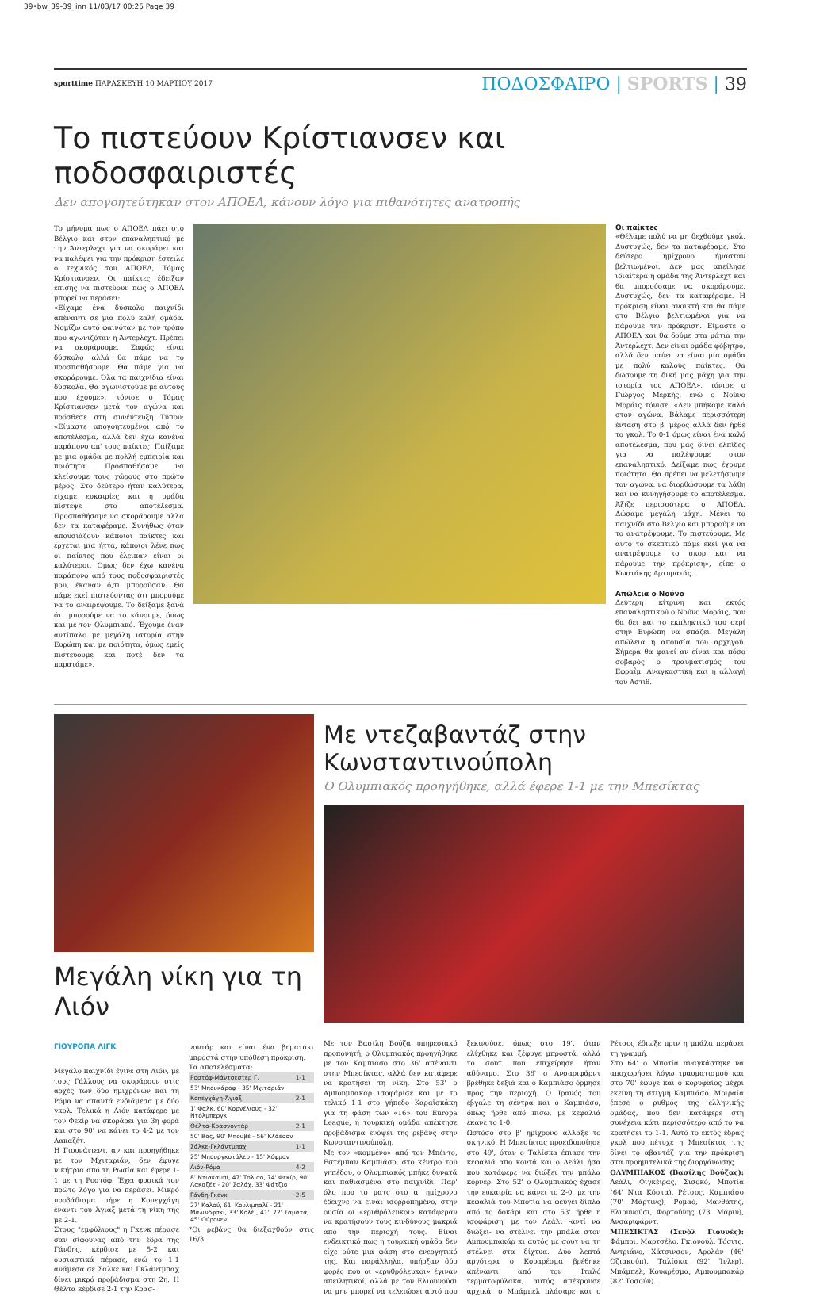39•bw_39-39_inn 11/03/17 00:25 Page 39
sporttime ΠΑΡΑΣΚΕΥΗ 10 ΜΑΡΤΙΟΥ 2017
ΠΟΔΟΣΦΑΙΡΟ | SPORTS | 39
Το πιστεύουν Κρίστιανσεν και ποδοσφαιριστές
Δεν απογοητεύτηκαν στον ΑΠΟΕΛ, κάνουν λόγο για πιθανότητες ανατροπής
Το μήνυμα πως ο ΑΠΟΕΛ πάει στο Βέλγιο και στον επαναληπτικό με την Άντερλεχτ για να σκοράρει και να παλέψει για την πρόκριση έστειλε ο τεχνικός του ΑΠΟΕΛ, Τόμας Κρίστιανσεν. Οι παίκτες έδειξαν επίσης να πιστεύουν πως ο ΑΠΟΕΛ μπορεί να περάσει:
«Είχαμε ένα δύσκολο παιχνίδι απέναντι σε μια πολύ καλή ομάδα. Νομίζω αυτό φαινόταν με τον τρόπο που αγωνιζόταν η Άντερλεχτ. Πρέπει να σκοράρουμε. Σαφώς είναι δύσκολο αλλά θα πάμε να το προσπαθήσουμε. Θα πάμε για να σκοράρουμε. Όλα τα παιχνίδια είναι δύσκολα. Θα αγωνιστούμε με αυτούς που έχουμε», τόνισε ο Τόμας Κρίστιανσεν μετά τον αγώνα και πρόσθεσε στη συνέντευξη Τύπου: «Είμαστε απογοητευμένοι από το αποτέλεσμα, αλλά δεν έχω κανένα παράπονο απ' τους παίκτες. Παίξαμε με μια ομάδα με πολλή εμπειρία και ποιότητα. Προσπαθήσαμε να κλείσουμε τους χώρους στο πρώτο μέρος. Στο δεύτερο ήταν καλύτερα, είχαμε ευκαιρίες και η ομάδα πίστεψε στο αποτέλεσμα. Προσπαθήσαμε να σκοράρουμε αλλά δεν τα καταφέραμε. Συνήθως όταν απουσιάζουν κάποιοι παίκτες και έρχεται μια ήττα, κάποιοι λένε πως οι παίκτες που έλειπαν είναι οι καλύτεροι. Όμως δεν έχω κανένα παράπονο από τους ποδοσφαιριστές μου, έκαναν ό,τι μπορούσαν. Θα πάμε εκεί πιστεύοντας ότι μπορούμε να το αναιρέψουμε. Το δείξαμε ξανά ότι μπορούμε να το κάνουμε, όπως και με τον Ολυμπιακό. Έχουμε έναν αντίπαλο με μεγάλη ιστορία στην Ευρώπη και με ποιότητα, όμως εμείς πιστεύουμε και ποτέ δεν τα παρατάμε».
Οι παίκτες
«Θέλαμε πολύ να μη δεχθούμε γκολ. Δυστυχώς, δεν τα καταφέραμε. Στο δεύτερο ημίχρονο ήμασταν βελτιωμένοι. Δεν μας απείλησε ιδιαίτερα η ομάδα της Άντερλεχτ και θα μπορούσαμε να σκοράρουμε. Δυστυχώς, δεν τα καταφέραμε. Η πρόκριση είναι ανοικτή και θα πάμε στο Βέλγιο βελτιωμένοι για να πάρουμε την πρόκριση. Είμαστε ο ΑΠΟΕΛ και θα δούμε στα μάτια την Άντερλεχτ. Δεν είναι ομάδα φόβητρο, αλλά δεν παύει να είναι μια ομάδα με πολύ καλούς παίκτες. Θα δώσουμε τη δική μας μάχη για την ιστορία του ΑΠΟΕΛ», τόνισε ο Γιώργος Μερκής, ενώ ο Νούνο Μοράις τόνισε: «Δεν μπήκαμε καλά στον αγώνα. Βάλαμε περισσότερη ένταση στο β' μέρος αλλά δεν ήρθε το γκολ. Το 0-1 όμως είναι ένα καλό αποτέλεσμα, που μας δίνει ελπίδες για να παλέψουμε στον επαναληπτικό. Δείξαμε πως έχουμε ποιότητα. Θα πρέπει να μελετήσουμε τον αγώνα, να διορθώσουμε τα λάθη και να κυνηγήσουμε το αποτέλεσμα. Άξιζε περισσότερα ο ΑΠΟΕΛ. Δώσαμε μεγάλη μάχη. Μένει το παιχνίδι στο Βέλγιο και μπορούμε να το ανατρέψουμε. Το πιστεύουμε. Με αυτό το σκεπτικό πάμε εκεί για να ανατρέψουμε το σκορ και να πάρουμε την πρόκριση», είπε ο Κωστάκης Αρτυματάς.
Απώλεια ο Νούνο
Δεύτερη κίτρινη και εκτός επαναληπτικού ο Νούνο Μοράις, που θα δει και το εκπληκτικό του σερί στην Ευρώπη να σπάζει. Μεγάλη απώλεια η απουσία του αρχηγού. Σήμερα θα φανεί αν είναι και πόσο σοβαρός ο τραυματισμός του Εφραΐμ. Αναγκαστική και η αλλαγή του Αστιθ.
Μεγάλη νίκη για τη Λιόν
ΓΙΟΥΡΟΠΑ ΛΙΓΚ
Μεγάλο παιχνίδι έγινε στη Λιόν, με τους Γάλλους να σκοράρουν στις αρχές των δύο ημιχρόνων και τη Ρόμα να απαντά ενδιάμεσα με δύο γκολ. Τελικά η Λιόν κατάφερε με τον Φεκίρ να σκοράρει για 3η φορά και στο 90' να κάνει το 4-2 με τον Λακαζέτ.
Η Γιουνάιτεντ, αν και προηγήθηκε με τον Μχιταριάν, δεν έφυγε νικήτρια από τη Ρωσία και έφερε 1-1 με τη Ροστόφ. Έχει φυσικά τον πρώτο λόγο για να περάσει. Μικρό προβάδισμα πήρε η Κοπεγχάγη έναντι του Άγιαξ μετά τη νίκη της με 2-1.
Στους "εμφύλιους" η Γκενκ πέρασε σαν σίφουνας από την έδρα της Γάνδης, κέρδισε με 5-2 και ουσιαστικά πέρασε, ενώ το 1-1 ανάμεσα σε Σάλκε και Γκλάντμπαχ δίνει μικρό προβάδισμα στη 2η. Η Θέλτα κέρδισε 2-1 την Κρασ-
νοντάρ και είναι ένα βηματάκι μπροστά στην υπόθεση πρόκριση.
Τα αποτελέσματα:
| Ροστόφ-Μάντσεστερ Γ. | 1-1 |
| 53' Μπουκάροφ - 35' Μχιταριάν | |
| Κοπεγχάγη-Άγιαξ | 2-1 |
| 1' Φαλκ, 60' Κορνέλιους - 32' Ντόλμπεργκ | |
| Θέλτα-Κρασνοντάρ | 2-1 |
| 50' Βας, 90' Μπουβέ - 56' Κλάεσον | |
| Σάλκε-Γκλάντμπαχ | 1-1 |
| 25' Μπουργκστάλερ - 15' Χόφμαν | |
| Λιόν-Ρόμα | 4-2 |
| 8' Ντιακαμπί, 47' Τολισό, 74' Φεκίρ, 90' Λακαζέτ - 20' Σαλάχ, 33' Φάτζιο | |
| Γάνδη-Γκενκ | 2-5 |
| 27' Καλού, 61' Κουλιμπαλί - 21' Μαλινόφσκι, 33' Κολέι, 41', 72' Σαματά, 45' Ούρονεν | |
*Οι ρεβάνς θα διεξαχθούν στις 16/3.
Με ντεζαβαντάζ στην Κωνσταντινούπολη
Ο Ολυμπιακός προηγήθηκε, αλλά έφερε 1-1 με την Μπεσίκτας
Με τον Βασίλη Βούζα υπηρεσιακό προπονητή, ο Ολυμπιακός προηγήθηκε με τον Καμπιάσο στο 36' απέναντι στην Μπεσίκτας, αλλά δεν κατάφερε να κρατήσει τη νίκη. Στο 53' ο Αμπουμπακάρ ισοφάρισε και με το τελικό 1-1 στο γήπεδο Καραϊσκάκη για τη φάση των «16» του Europa League, η τουρκική ομάδα απέκτησε προβάδισμα ενόψει της ρεβάνς στην Κωνσταντινούπολη.
Με τον «κομμένο» από τον Μπέντο, Εστέμπαν Καμπιάσο, στο κέντρο του γηπέδου, ο Ολυμπιακός μπήκε δυνατά και παθιασμένα στο παιχνίδι. Παρ' όλο που το ματς στο α' ημίχρονο έδειχνε να είναι ισορροπημένο, στην ουσία οι «ερυθρόλευκοι» κατάφεραν να κρατήσουν τους κινδύνους μακριά από την περιοχή τους. Είναι ενδεικτικό πως η τουρκική ομάδα δεν είχε ούτε μια φάση στο ενεργητικό της. Και παράλληλα, υπήρξαν δύο φορές που οι «ερυθρόλευκοι» έγιναν απειλητικοί, αλλά με τον Ελιουνούσι να μην μπορεί να τελειώσει αυτό που ξεκινούσε, όπως στο 19', όταν ελίχθηκε και ξέφυγε μπροστά, αλλά το σουτ που επιχείρησε ήταν αδύναμο. Στο 36' ο Ανσαριφάρντ βρέθηκε δεξιά και ο Καμπιάσο όρμησε προς την περιοχή. Ο Ιρανός του έβγαλε τη σέντρα και ο Καμπιάσο, όπως ήρθε από πίσω, με κεφαλιά έκανε το 1-0.
Ωστόσο στο β' ημίχρονο άλλαξε το σκηνικό. Η Μπεσίκτας προειδοποίησε στο 49', όταν ο Ταλίσκα έπιασε την κεφαλιά από κοντά και ο Λεάλι ήσα που κατάφερε να διώξει την μπάλα κόρνερ. Στο 52' ο Ολυμπιακός έχασε την ευκαιρία να κάνει το 2-0, με την κεφαλιά του Μποτία να φεύγει δίπλα από το δοκάρι και στο 53' ήρθε η ισοφάριση, με τον Λεάλι -αντί να διώξει- να στέλνει την μπάλα στον Αμπουμπακάρ κι αυτός με σουτ να τη στέλνει στα δίχτυα. Δύο λεπτά αργότερα ο Κουαρέσμα βρέθηκε απέναντι από τον Ιταλό τερματοφύλακα, αυτός απέκρουσε αρχικά, ο Μπάμπελ πλάσαρε και ο Ρέτσος έδιωξε πριν η μπάλα περάσει τη γραμμή.
Στο 64' ο Μποτία αναγκάστηκε να αποχωρήσει λόγω τραυματισμού και στο 70' έφυγε και ο κορυφαίος μέχρι εκείνη τη στιγμή Καμπιάσο. Μοιραία έπεσε ο ρυθμός της ελληνικής ομάδας, που δεν κατάφερε στη συνέχεια κάτι περισσότερο από το να κρατήσει το 1-1. Αυτό το εκτός έδρας γκολ που πέτυχε η Μπεσίκτας της δίνει το αβαντάζ για την πρόκριση στα προημιτελικά της διοργάνωσης.
ΟΛΥΜΠΙΑΚΟΣ (Βασίλης Βούζας): Λεάλι, Φιγκέιρας, Σισοκό, Μποτία (64' Ντα Κόστα), Ρέτσος, Καμπιάσο (70' Μάρτινς), Ρομαό, Μανθάτης, Ελιουνούσι, Φορτούνης (73' Μάριν), Ανσαριφάρντ.
ΜΠΕΣΙΚΤΑΣ (Σενόλ Γιουνές): Φάμπρι, Μαρτσέλο, Γκιονούλ, Τόσιτς, Αντριάνο, Χάτσινσον, Αρολάν (46' Οζιακούπ), Ταλίσκα (92' Ίνλερ), Μπάμπελ, Κουαρέσμα, Αμπουμπακάρ (82' Τοσούν).